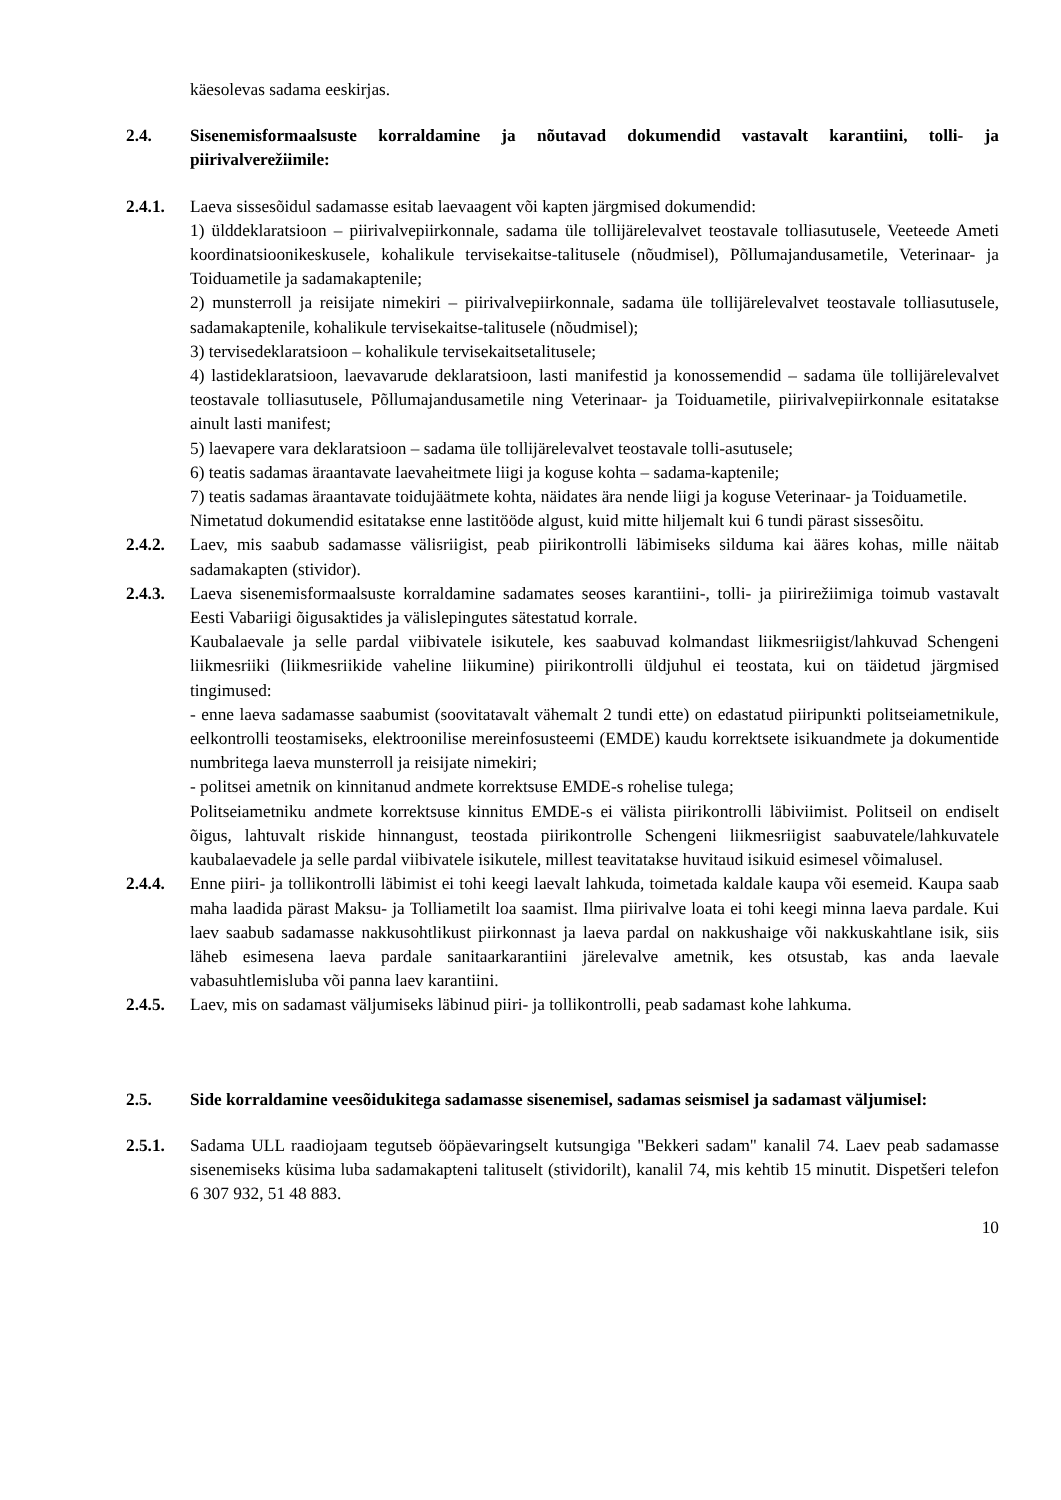käesolevas sadama eeskirjas.
2.4. Sisenemisformaalsuste korraldamine ja nõutavad dokumendid vastavalt karantiini, tolli- ja piirivalverežiimile:
2.4.1. Laeva sissesõidul sadamasse esitab laevaagent või kapten järgmised dokumendid:
1) ülddeklaratsioon – piirivalvepiirkonnale, sadama üle tollijärelevalvet teostavale tolliasutusele, Veeteede Ameti koordinatsioonikeskusele, kohalikule tervisekaitse-talitusele (nõudmisel), Põllumajandusametile, Veterinaar- ja Toiduametile ja sadamakaptenile;
2) munsterroll ja reisijate nimekiri – piirivalvepiirkonnale, sadama üle tollijärelevalvet teostavale tolliasutusele, sadamakaptenile, kohalikule tervisekaitse-talitusele (nõudmisel);
3) tervisedeklaratsioon – kohalikule tervisekaitsetalitusele;
4) lastideklaratsioon, laevavarude deklaratsioon, lasti manifestid ja konossemendid – sadama üle tollijärelevalvet teostavale tolliasutusele, Põllumajandusametile ning Veterinaar- ja Toiduametile, piirivalvepiirkonnale esitatakse ainult lasti manifest;
5) laevapere vara deklaratsioon – sadama üle tollijärelevalvet teostavale tolli-asutusele;
6) teatis sadamas äraantavate laevaheitmete liigi ja koguse kohta – sadama-kaptenile;
7) teatis sadamas äraantavate toidujäätmete kohta, näidates ära nende liigi ja koguse Veterinaar- ja Toiduametile.
Nimetatud dokumendid esitatakse enne lastitööde algust, kuid mitte hiljemalt kui 6 tundi pärast sissesõitu.
2.4.2. Laev, mis saabub sadamasse välisriigist, peab piirikontrolli läbimiseks silduma kai ääres kohas, mille näitab sadamakapten (stividor).
2.4.3. Laeva sisenemisformaalsuste korraldamine sadamates seoses karantiini-, tolli- ja piirirežiimiga toimub vastavalt Eesti Vabariigi õigusaktides ja välislepingutes sätestatud korrale.
Kaubalaevale ja selle pardal viibivatele isikutele, kes saabuvad kolmandast liikmesriigist/lahkuvad Schengeni liikmesriiki (liikmesriikide vaheline liikumine) piirikontrolli üldjuhul ei teostata, kui on täidetud järgmised tingimused:
- enne laeva sadamasse saabumist (soovitatavalt vähemalt 2 tundi ette) on edastatud piiripunkti politseiametnikule, eelkontrolli teostamiseks, elektroonilise mereinfosusteemi (EMDE) kaudu korrektsete isikuandmete ja dokumentide numbritega laeva munsterroll ja reisijate nimekiri;
- politsei ametnik on kinnitanud andmete korrektsuse EMDE-s rohelise tulega;
Politseiametniku andmete korrektsuse kinnitus EMDE-s ei välista piirikontrolli läbiviimist. Politseil on endiselt õigus, lahtuvalt riskide hinnangust, teostada piirikontrolle Schengeni liikmesriigist saabuvatele/lahkuvatele kaubalaevadele ja selle pardal viibivatele isikutele, millest teavitatakse huvitaud isikuid esimesel võimalusel.
2.4.4. Enne piiri- ja tollikontrolli läbimist ei tohi keegi laevalt lahkuda, toimetada kaldale kaupa või esemeid. Kaupa saab maha laadida pärast Maksu- ja Tolliametilt loa saamist. Ilma piirivalve loata ei tohi keegi minna laeva pardale. Kui laev saabub sadamasse nakkusohtlikust piirkonnast ja laeva pardal on nakkushaige või nakkuskahtlane isik, siis läheb esimesena laeva pardale sanitaarkarantiini järelevalve ametnik, kes otsustab, kas anda laevale vabasuhtlemisluba või panna laev karantiini.
2.4.5. Laev, mis on sadamast väljumiseks läbinud piiri- ja tollikontrolli, peab sadamast kohe lahkuma.
2.5. Side korraldamine veesõidukitega sadamasse sisenemisel, sadamas seismisel ja sadamast väljumisel:
2.5.1. Sadama ULL raadiojaam tegutseb ööpäevaringselt kutsungiga "Bekkeri sadam" kanalil 74. Laev peab sadamasse sisenemiseks küsima luba sadamakapteni talituselt (stividorilt), kanalil 74, mis kehtib 15 minutit. Dispetšeri telefon 6 307 932, 51 48 883.
10